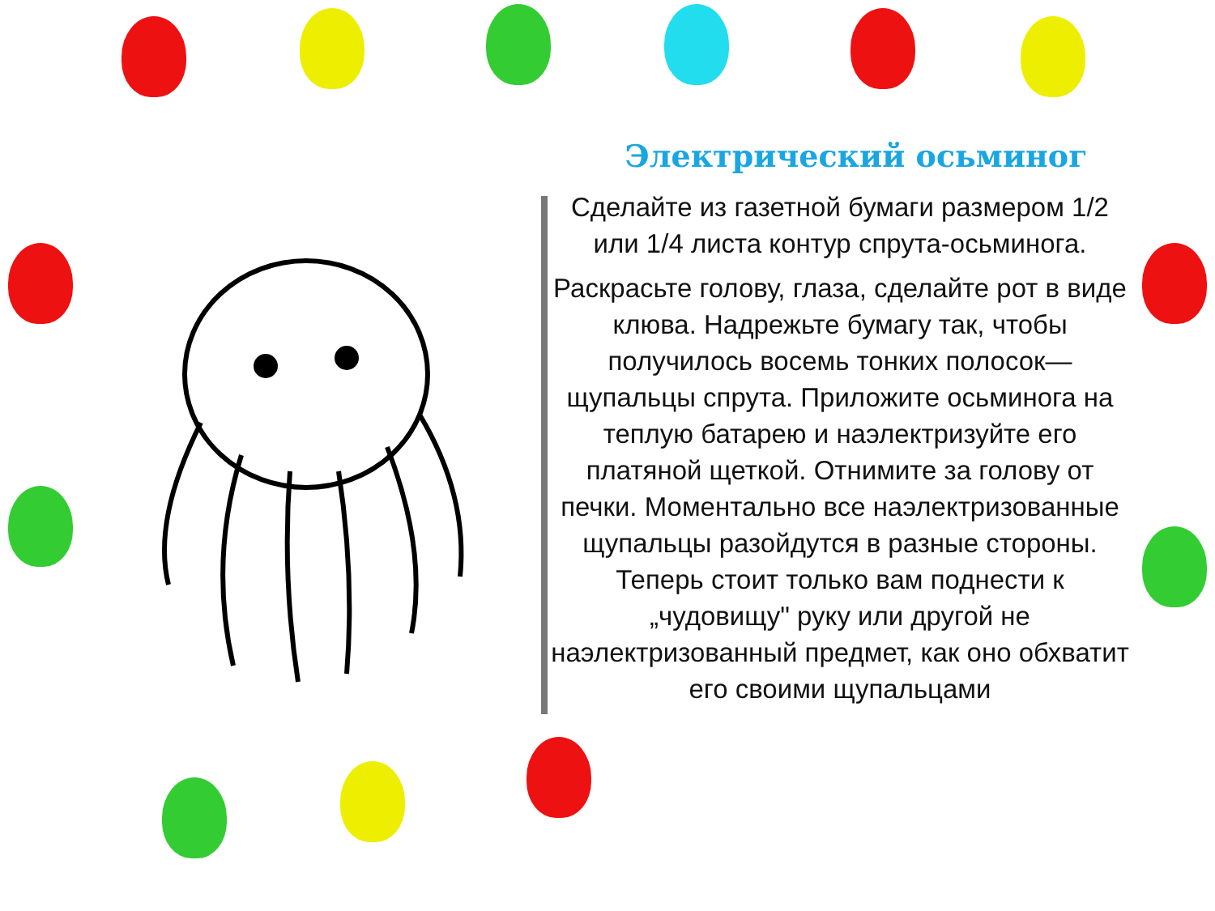Электрический осьминог
Сделайте из газетной бумаги размером 1/2 или 1/4 листа контур спрута-осьминога.
Раскрасьте голову, глаза, сделайте рот в виде клюва. Надрежьте бумагу так, чтобы получилось восемь тонких полосок— щупальцы спрута. Приложите осьминога на теплую батарею и наэлектризуйте его платяной щеткой. Отнимите за голову от печки. Моментально все наэлектризованные щупальцы разойдутся в разные стороны. Теперь стоит только вам поднести к „чудовищу" руку или другой не наэлектризованный предмет, как оно обхватит его своими щупальцами